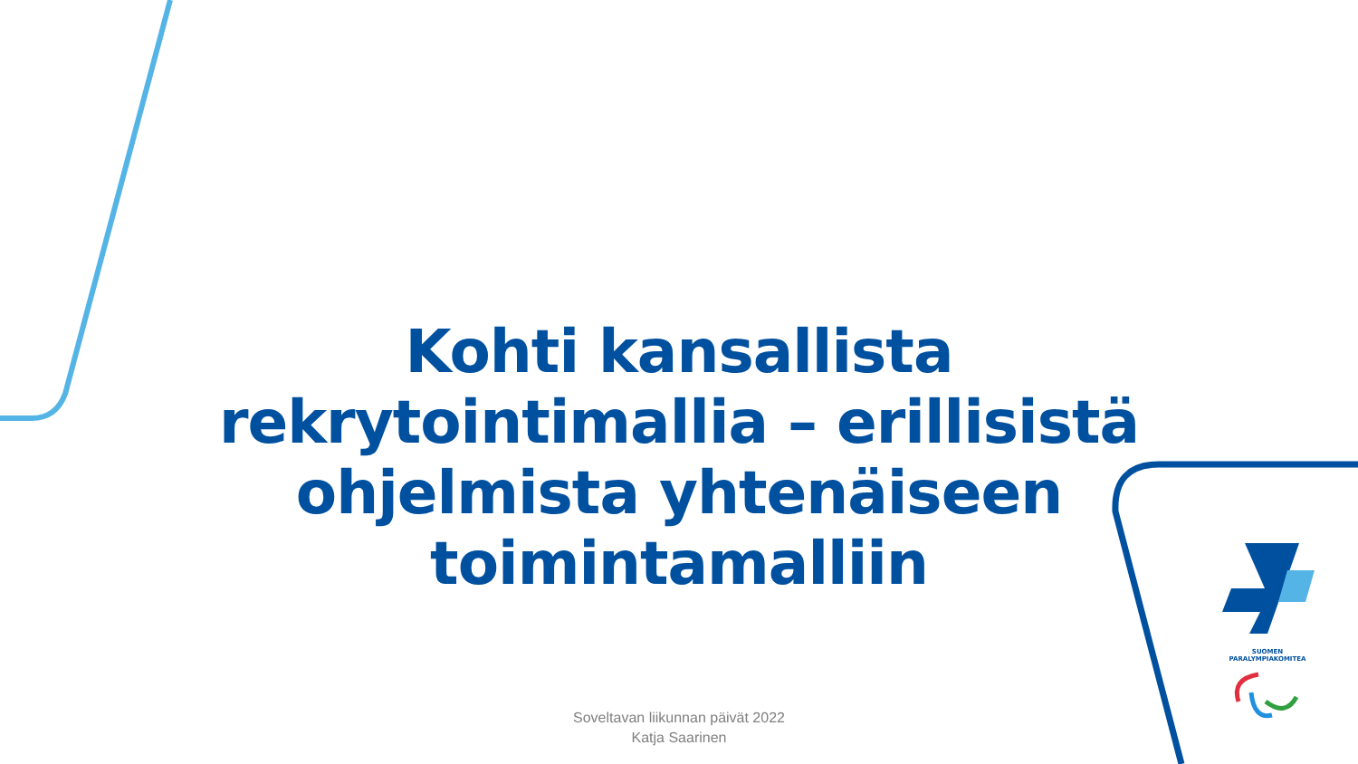Kohti kansallista rekrytointimallia – erillisistä ohjelmista yhtenäiseen toimintamalliin
SUOMEN
PARALYMPIAKOMITEA
Soveltavan liikunnan päivät 2022
Katja Saarinen